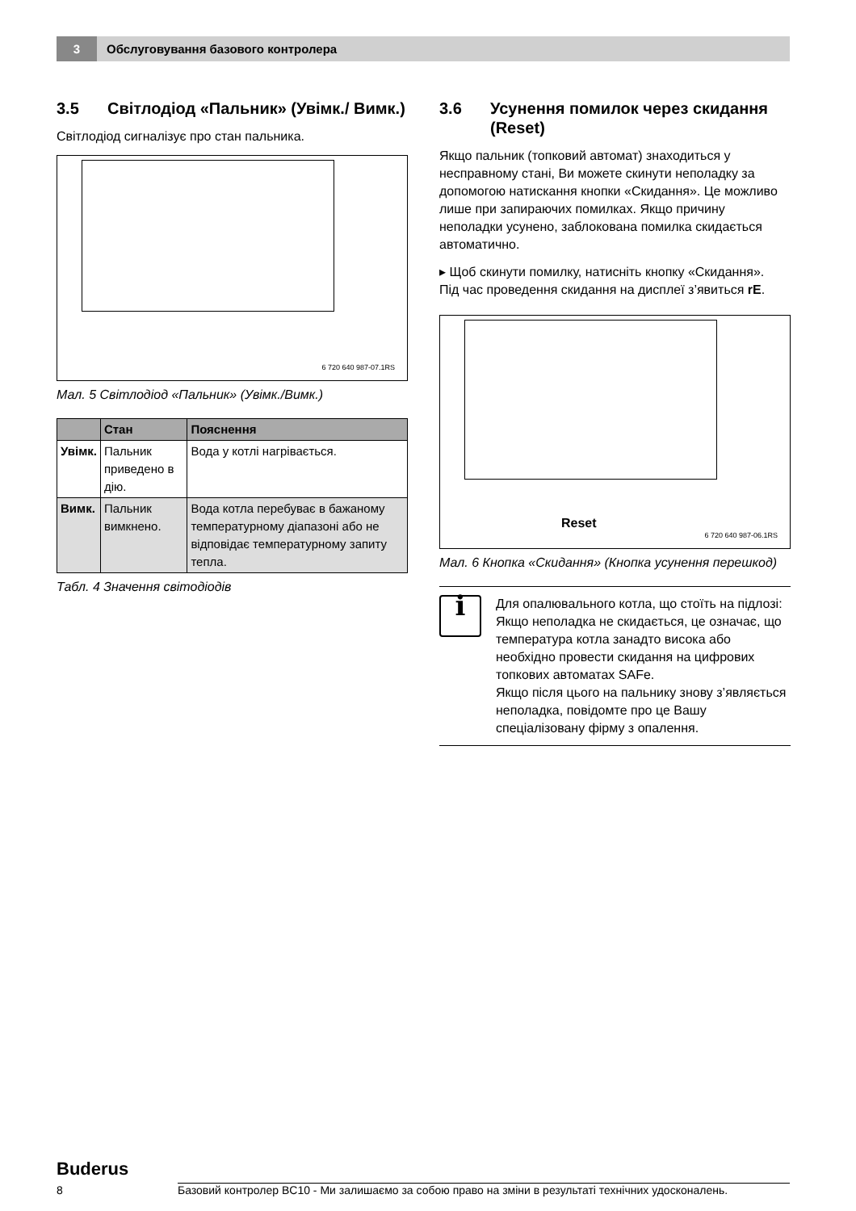3
Обслуговування базового контролера
3.5 Світлодіод «Пальник» (Увімк./ Вимк.)
Світлодіод сигналізує про стан пальника.
6 720 640 987-07.1RS
Мал. 5 Світлодіод «Пальник» (Увімк./Вимк.)
| | Стан | Пояснення |
| --- | --- | --- |
| Увімк. | Пальник приведено в дію. | Вода у котлі нагрівається. |
| Вимк. | Пальник вимкнено. | Вода котла перебуває в бажаному температурному діапазоні або не відповідає температурному запиту тепла. |
Табл. 4 Значення світодіодів
3.6 Усунення помилок через скидання (Reset)
Якщо пальник (топковий автомат) знаходиться у несправному стані, Ви можете скинути неполадку за допомогою натискання кнопки «Скидання». Це можливо лише при запираючих помилках. Якщо причину неполадки усунено, заблокована помилка скидається автоматично.
▸ Щоб скинути помилку, натисніть кнопку «Скидання».
Під час проведення скидання на дисплеї з’явиться rE.
Reset
6 720 640 987-06.1RS
Мал. 6 Кнопка «Скидання» (Кнопка усунення перешкод)
i
Для опалювального котла, що стоїть на підлозі:
Якщо неполадка не скидається, це означає, що температура котла занадто висока або необхідно провести скидання на цифрових топкових автоматах SAFe.
Якщо після цього на пальнику знову з’являється неполадка, повідомте про це Вашу спеціалізовану фірму з опалення.
Buderus
8 Базовий контролер BC10 - Ми залишаємо за собою право на зміни в результаті технічних удосконалень.